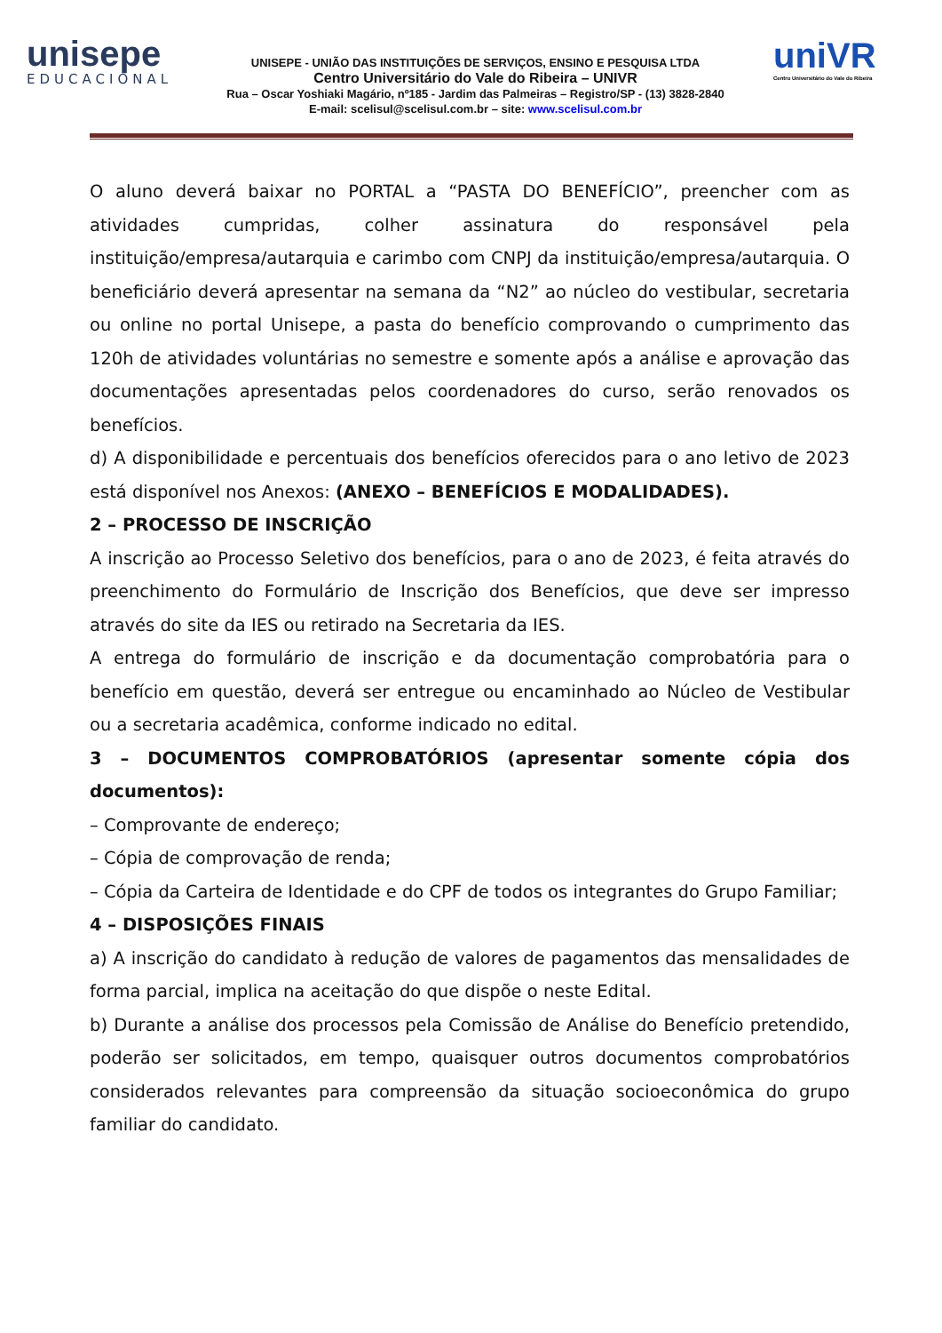unisepe
EDUCACIONAL
UNISEPE - UNIÃO DAS INSTITUIÇÕES DE SERVIÇOS, ENSINO E PESQUISA LTDA
Centro Universitário do Vale do Ribeira – UNIVR
Rua – Oscar Yoshiaki Magário, nº185 - Jardim das Palmeiras – Registro/SP - (13) 3828-2840
E-mail: scelisul@scelisul.com.br – site: www.scelisul.com.br
uniVR
Centro Universitário do Vale do Ribeira
O aluno deverá baixar no PORTAL a “PASTA DO BENEFÍCIO”, preencher com as atividades cumpridas, colher assinatura do responsável pela instituição/empresa/autarquia e carimbo com CNPJ da instituição/empresa/autarquia. O beneficiário deverá apresentar na semana da “N2” ao núcleo do vestibular, secretaria ou online no portal Unisepe, a pasta do benefício comprovando o cumprimento das 120h de atividades voluntárias no semestre e somente após a análise e aprovação das documentações apresentadas pelos coordenadores do curso, serão renovados os benefícios.
d) A disponibilidade e percentuais dos benefícios oferecidos para o ano letivo de 2023 está disponível nos Anexos: (ANEXO – BENEFÍCIOS E MODALIDADES).
2 – PROCESSO DE INSCRIÇÃO
A inscrição ao Processo Seletivo dos benefícios, para o ano de 2023, é feita através do preenchimento do Formulário de Inscrição dos Benefícios, que deve ser impresso através do site da IES ou retirado na Secretaria da IES.
A entrega do formulário de inscrição e da documentação comprobatória para o benefício em questão, deverá ser entregue ou encaminhado ao Núcleo de Vestibular ou a secretaria acadêmica, conforme indicado no edital.
3 – DOCUMENTOS COMPROBATÓRIOS (apresentar somente cópia dos documentos):
– Comprovante de endereço;
– Cópia de comprovação de renda;
– Cópia da Carteira de Identidade e do CPF de todos os integrantes do Grupo Familiar;
4 – DISPOSIÇÕES FINAIS
a) A inscrição do candidato à redução de valores de pagamentos das mensalidades de forma parcial, implica na aceitação do que dispõe o neste Edital.
b) Durante a análise dos processos pela Comissão de Análise do Benefício pretendido, poderão ser solicitados, em tempo, quaisquer outros documentos comprobatórios considerados relevantes para compreensão da situação socioeconômica do grupo familiar do candidato.